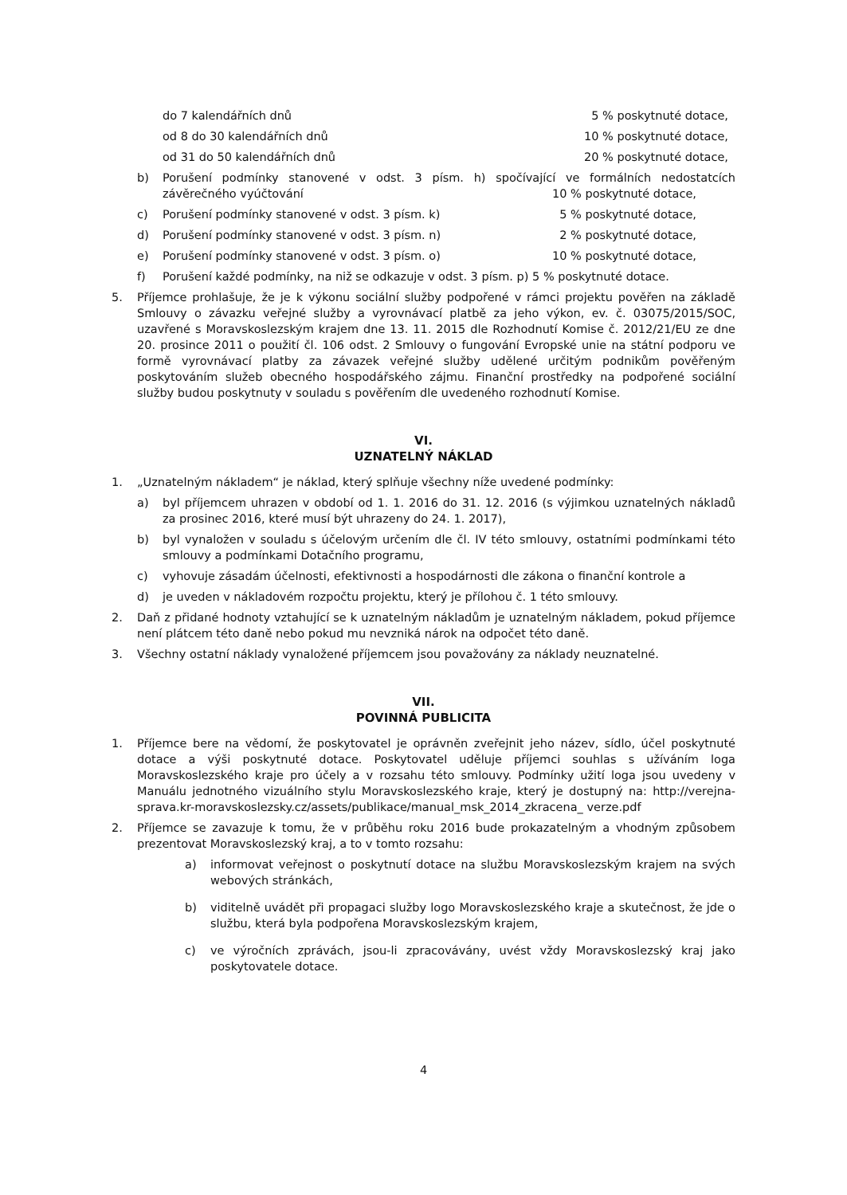do 7 kalendářních dnů 5 % poskytnuté dotace,
od 8 do 30 kalendářních dnů 10 % poskytnuté dotace,
od 31 do 50 kalendářních dnů 20 % poskytnuté dotace,
b) Porušení podmínky stanovené v odst. 3 písm. h) spočívající ve formálních nedostatcích závěrečného vyúčtování 10 % poskytnuté dotace,
c) Porušení podmínky stanovené v odst. 3 písm. k) 5 % poskytnuté dotace,
d) Porušení podmínky stanovené v odst. 3 písm. n) 2 % poskytnuté dotace,
e) Porušení podmínky stanovené v odst. 3 písm. o) 10 % poskytnuté dotace,
f) Porušení každé podmínky, na niž se odkazuje v odst. 3 písm. p) 5 % poskytnuté dotace.
5. Příjemce prohlašuje, že je k výkonu sociální služby podpořené v rámci projektu pověřen na základě Smlouvy o závazku veřejné služby a vyrovnávací platbě za jeho výkon, ev. č. 03075/2015/SOC, uzavřené s Moravskoslezským krajem dne 13. 11. 2015 dle Rozhodnutí Komise č. 2012/21/EU ze dne 20. prosince 2011 o použití čl. 106 odst. 2 Smlouvy o fungování Evropské unie na státní podporu ve formě vyrovnávací platby za závazek veřejné služby udělené určitým podnikům pověřeným poskytováním služeb obecného hospodářského zájmu. Finanční prostředky na podpořené sociální služby budou poskytnuty v souladu s pověřením dle uvedeného rozhodnutí Komise.
VI.
UZNATELNÝ NÁKLAD
1. „Uznatelným nákladem“ je náklad, který splňuje všechny níže uvedené podmínky:
a) byl příjemcem uhrazen v období od 1. 1. 2016 do 31. 12. 2016 (s výjimkou uznatelných nákladů za prosinec 2016, které musí být uhrazeny do 24. 1. 2017),
b) byl vynaložen v souladu s účelovým určením dle čl. IV této smlouvy, ostatními podmínkami této smlouvy a podmínkami Dotačního programu,
c) vyhovuje zásadám účelnosti, efektivnosti a hospodárnosti dle zákona o finanční kontrole a
d) je uveden v nákladovém rozpočtu projektu, který je přílohou č. 1 této smlouvy.
2. Daň z přidané hodnoty vztahující se k uznatelným nákladům je uznatelným nákladem, pokud příjemce není plátcem této daně nebo pokud mu nevzniká nárok na odpočet této daně.
3. Všechny ostatní náklady vynaložené příjemcem jsou považovány za náklady neuznatelné.
VII.
POVINNÁ PUBLICITA
1. Příjemce bere na vědomí, že poskytovatel je oprávněn zveřejnit jeho název, sídlo, účel poskytnuté dotace a výši poskytnuté dotace. Poskytovatel uděluje příjemci souhlas s užíváním loga Moravskoslezského kraje pro účely a v rozsahu této smlouvy. Podmínky užití loga jsou uvedeny v Manuálu jednotného vizuálního stylu Moravskoslezského kraje, který je dostupný na: http://verejna-sprava.kr-moravskoslezsky.cz/assets/publikace/manual_msk_2014_zkracena_ verze.pdf
2. Příjemce se zavazuje k tomu, že v průběhu roku 2016 bude prokazatelným a vhodným způsobem prezentovat Moravskoslezský kraj, a to v tomto rozsahu:
a) informovat veřejnost o poskytnutí dotace na službu Moravskoslezským krajem na svých webových stránkách,
b) viditelně uvádět při propagaci služby logo Moravskoslezského kraje a skutečnost, že jde o službu, která byla podpořena Moravskoslezským krajem,
c) ve výročních zprávách, jsou-li zpracovávány, uvést vždy Moravskoslezský kraj jako poskytovatele dotace.
4